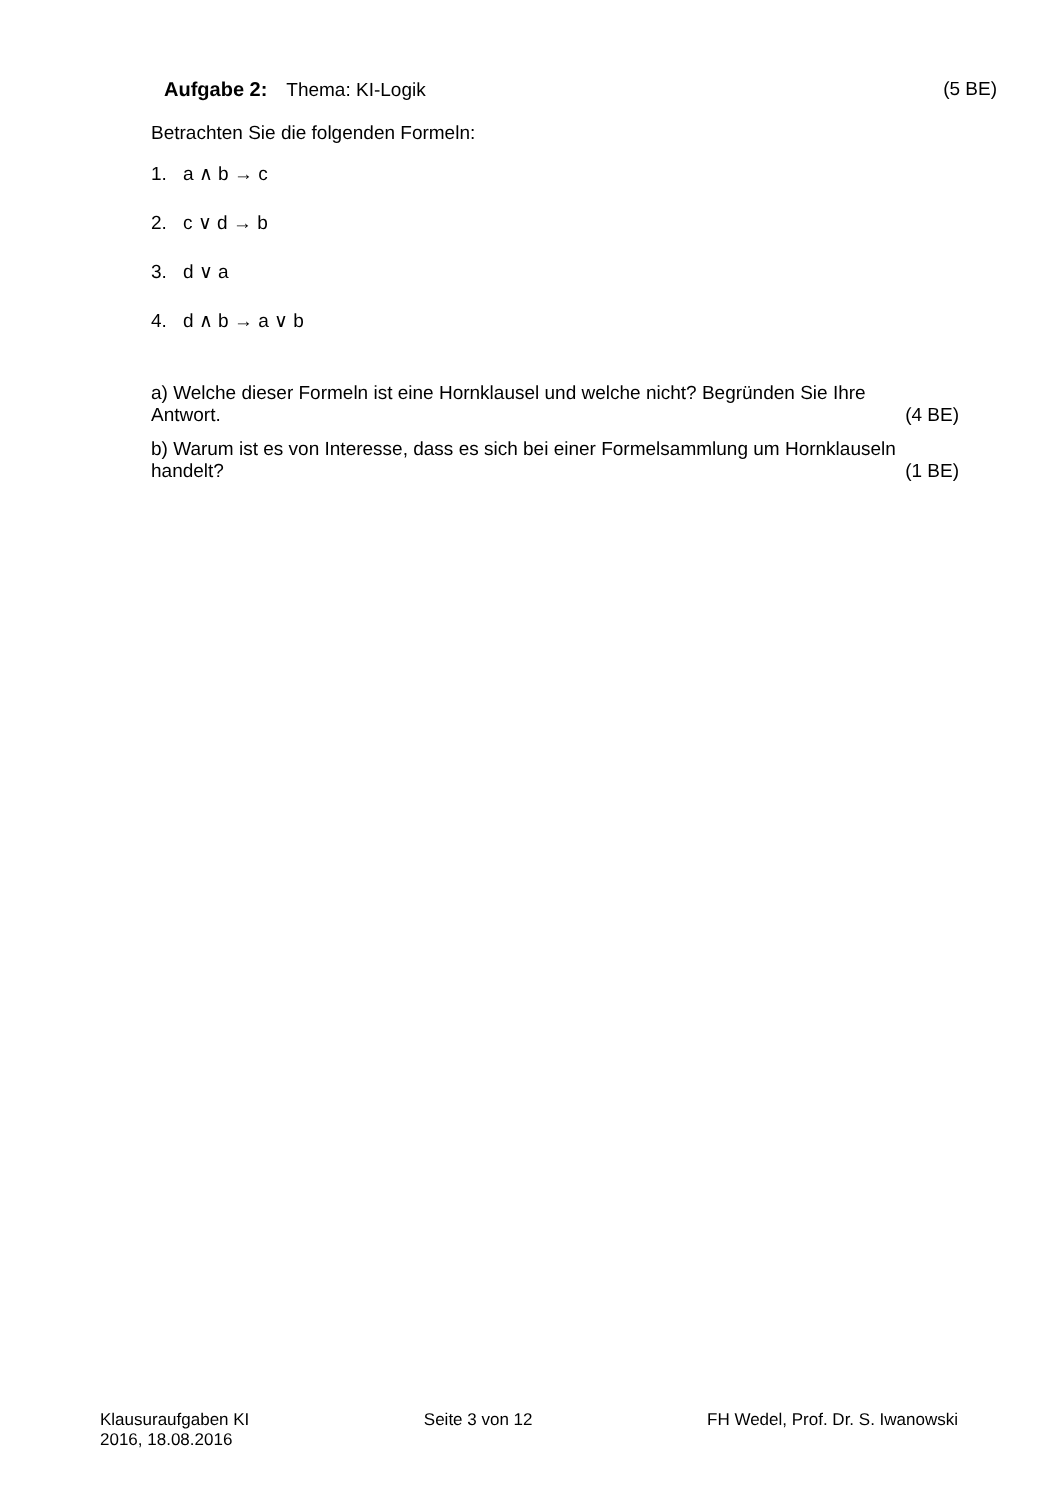Aufgabe 2: Thema: KI-Logik (5 BE)
Betrachten Sie die folgenden Formeln:
1. a ∧ b → c
2. c ∨ d → b
3. d ∨ a
4. d ∧ b → a ∨ b
a) Welche dieser Formeln ist eine Hornklausel und welche nicht? Begründen Sie Ihre
Antwort. (4 BE)
b) Warum ist es von Interesse, dass es sich bei einer Formelsammlung um Hornklauseln
handelt? (1 BE)
Klausuraufgaben KI
2016, 18.08.2016
Seite 3 von 12 FH Wedel, Prof. Dr. S. Iwanowski